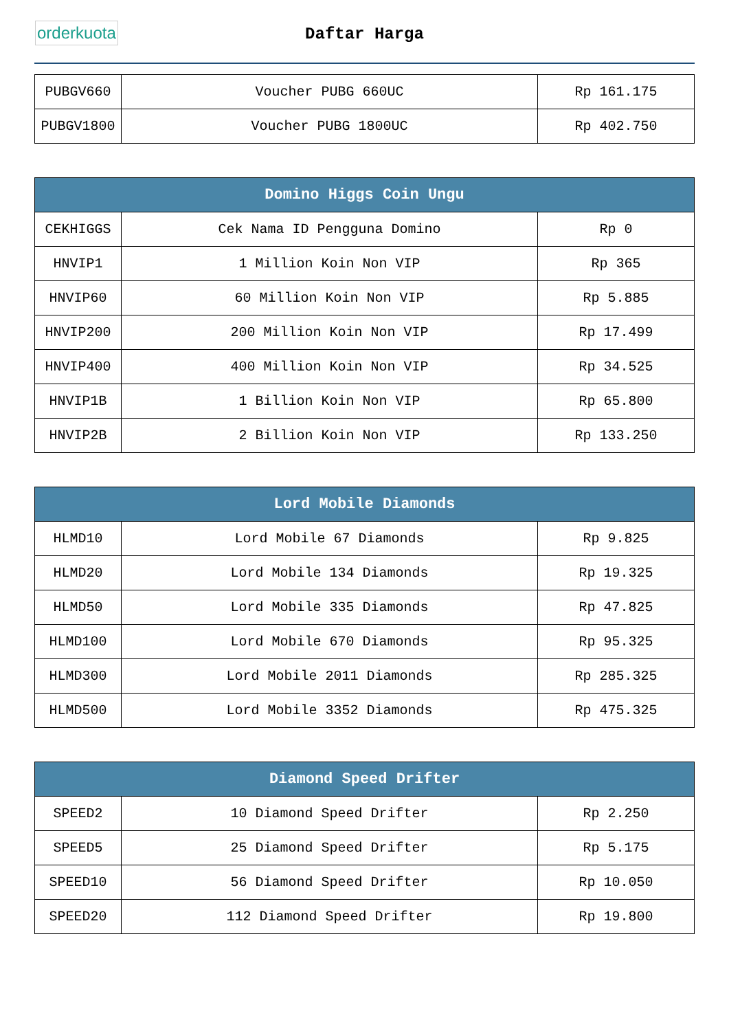orderkuota
Daftar Harga
| PUBGV660 | Voucher PUBG 660UC | Rp 161.175 |
| PUBGV1800 | Voucher PUBG 1800UC | Rp 402.750 |
| Domino Higgs Coin Ungu | | |
| --- | --- | --- |
| CEKHIGGS | Cek Nama ID Pengguna Domino | Rp 0 |
| HNVIP1 | 1 Million Koin Non VIP | Rp 365 |
| HNVIP60 | 60 Million Koin Non VIP | Rp 5.885 |
| HNVIP200 | 200 Million Koin Non VIP | Rp 17.499 |
| HNVIP400 | 400 Million Koin Non VIP | Rp 34.525 |
| HNVIP1B | 1 Billion Koin Non VIP | Rp 65.800 |
| HNVIP2B | 2 Billion Koin Non VIP | Rp 133.250 |
| Lord Mobile Diamonds | | |
| --- | --- | --- |
| HLMD10 | Lord Mobile 67 Diamonds | Rp 9.825 |
| HLMD20 | Lord Mobile 134 Diamonds | Rp 19.325 |
| HLMD50 | Lord Mobile 335 Diamonds | Rp 47.825 |
| HLMD100 | Lord Mobile 670 Diamonds | Rp 95.325 |
| HLMD300 | Lord Mobile 2011 Diamonds | Rp 285.325 |
| HLMD500 | Lord Mobile 3352 Diamonds | Rp 475.325 |
| Diamond Speed Drifter | | |
| --- | --- | --- |
| SPEED2 | 10 Diamond Speed Drifter | Rp 2.250 |
| SPEED5 | 25 Diamond Speed Drifter | Rp 5.175 |
| SPEED10 | 56 Diamond Speed Drifter | Rp 10.050 |
| SPEED20 | 112 Diamond Speed Drifter | Rp 19.800 |